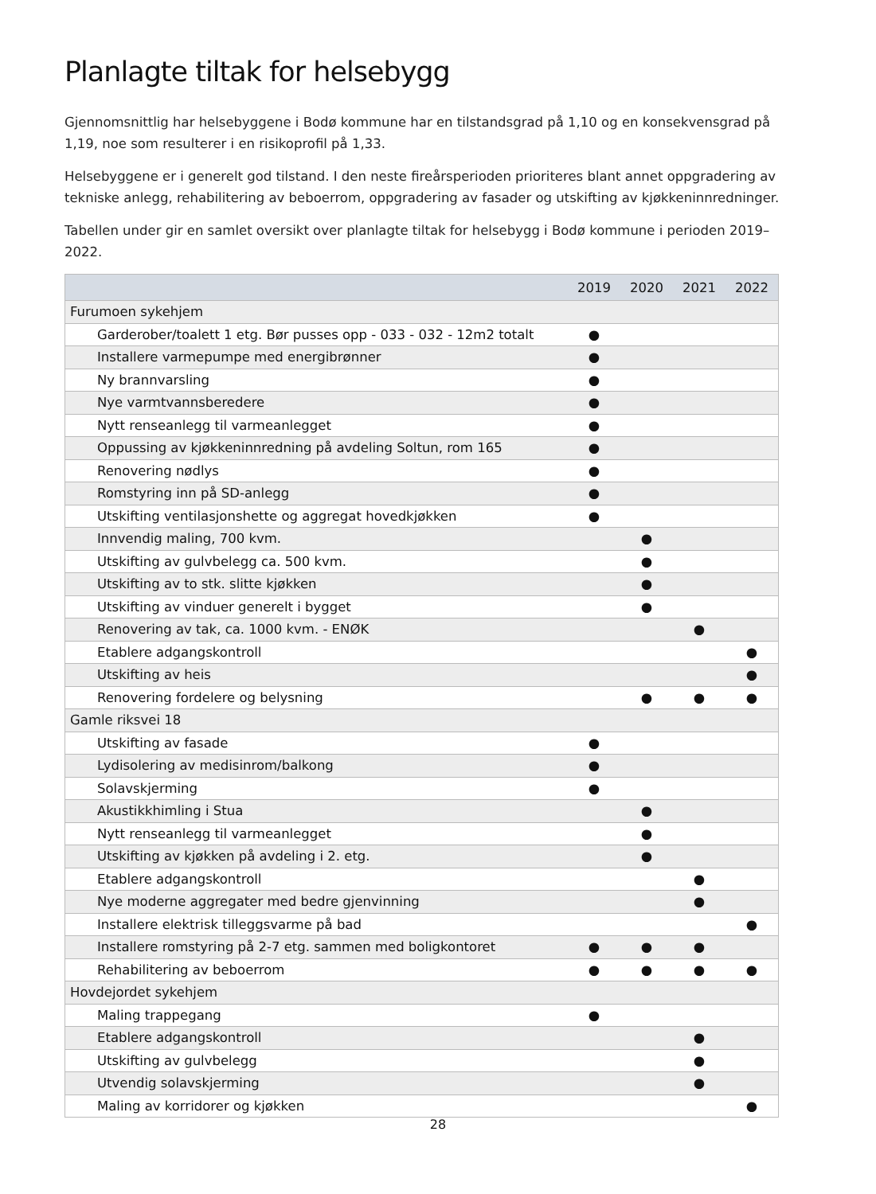Planlagte tiltak for helsebygg
Gjennomsnittlig har helsebyggene i Bodø kommune har en tilstandsgrad på 1,10 og en konsekvensgrad på 1,19, noe som resulterer i en risikoprofil på 1,33.
Helsebyggene er i generelt god tilstand. I den neste fireårsperioden prioriteres blant annet oppgradering av tekniske anlegg, rehabilitering av beboerrom, oppgradering av fasader og utskifting av kjøkkeninnredninger.
Tabellen under gir en samlet oversikt over planlagte tiltak for helsebygg i Bodø kommune i perioden 2019–2022.
| | 2019 | 2020 | 2021 | 2022 |
| --- | --- | --- | --- | --- |
| Furumoen sykehjem | | | | |
| Garderober/toalett 1 etg. Bør pusses opp - 033 - 032 - 12m2 totalt | ● | | | |
| Installere varmepumpe med energibrønner | ● | | | |
| Ny brannvarsling | ● | | | |
| Nye varmtvannsberedere | ● | | | |
| Nytt renseanlegg til varmeanlegget | ● | | | |
| Oppussing av kjøkkeninnredning på avdeling Soltun, rom 165 | ● | | | |
| Renovering nødlys | ● | | | |
| Romstyring inn på SD-anlegg | ● | | | |
| Utskifting ventilasjonshette og aggregat hovedkjøkken | ● | | | |
| Innvendig maling, 700 kvm. | | ● | | |
| Utskifting av gulvbelegg ca. 500 kvm. | | ● | | |
| Utskifting av to stk. slitte kjøkken | | ● | | |
| Utskifting av vinduer generelt i bygget | | ● | | |
| Renovering av tak, ca. 1000 kvm. - ENØK | | | ● | |
| Etablere adgangskontroll | | | | ● |
| Utskifting av heis | | | | ● |
| Renovering fordelere og belysning | | ● | ● | ● |
| Gamle riksvei 18 | | | | |
| Utskifting av fasade | ● | | | |
| Lydisolering av medisinrom/balkong | ● | | | |
| Solavskjerming | ● | | | |
| Akustikkhimling i Stua | | ● | | |
| Nytt renseanlegg til varmeanlegget | | ● | | |
| Utskifting av kjøkken på avdeling i 2. etg. | | ● | | |
| Etablere adgangskontroll | | | ● | |
| Nye moderne aggregater med bedre gjenvinning | | | ● | |
| Installere elektrisk tilleggsvarme på bad | | | | ● |
| Installere romstyring på 2-7 etg. sammen med boligkontoret | ● | ● | ● | |
| Rehabilitering av beboerrom | ● | ● | ● | ● |
| Hovdejordet sykehjem | | | | |
| Maling trappegang | ● | | | |
| Etablere adgangskontroll | | | ● | |
| Utskifting av gulvbelegg | | | ● | |
| Utvendig solavskjerming | | | ● | |
| Maling av korridorer og kjøkken | | | | ● |
28